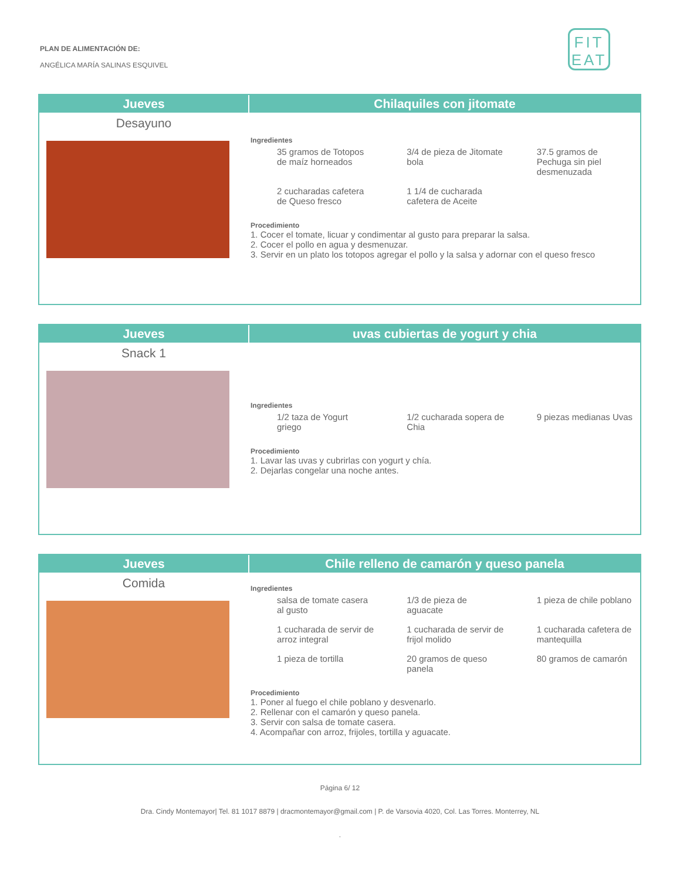PLAN DE ALIMENTACIÓN DE:
ANGÉLICA MARÍA SALINAS ESQUIVEL
FIT
EAT
Jueves Chilaquiles con jitomate
Desayuno
Ingredientes
| 35 gramos de Totopos de maíz horneados | 3/4 de pieza de Jitomate bola | 37.5 gramos de Pechuga sin piel desmenuzada |
| 2 cucharadas cafetera de Queso fresco | 1 1/4 de cucharada cafetera de Aceite | |
Procedimiento
1. Cocer el tomate, licuar y condimentar al gusto para preparar la salsa.
2. Cocer el pollo en agua y desmenuzar.
3. Servir en un plato los totopos agregar el pollo y la salsa y adornar con el queso fresco
Jueves uvas cubiertas de yogurt y chia
Snack 1
Ingredientes
| 1/2 taza de Yogurt griego | 1/2 cucharada sopera de Chia | 9 piezas medianas Uvas |
Procedimiento
1. Lavar las uvas y cubrirlas con yogurt y chía.
2. Dejarlas congelar una noche antes.
Jueves Chile relleno de camarón y queso panela
Comida
Ingredientes
| salsa de tomate casera al gusto | 1/3 de pieza de aguacate | 1 pieza de chile poblano |
| 1 cucharada de servir de arroz integral | 1 cucharada de servir de frijol molido | 1 cucharada cafetera de mantequilla |
| 1 pieza de tortilla | 20 gramos de queso panela | 80 gramos de camarón |
Procedimiento
1. Poner al fuego el chile poblano y desvenarlo.
2. Rellenar con el camarón y queso panela.
3. Servir con salsa de tomate casera.
4. Acompañar con arroz, frijoles, tortilla y aguacate.
Página 6/ 12
Dra. Cindy Montemayor| Tel. 81 1017 8879 | dracmontemayor@gmail.com | P. de Varsovia 4020, Col. Las Torres. Monterrey, NL
.